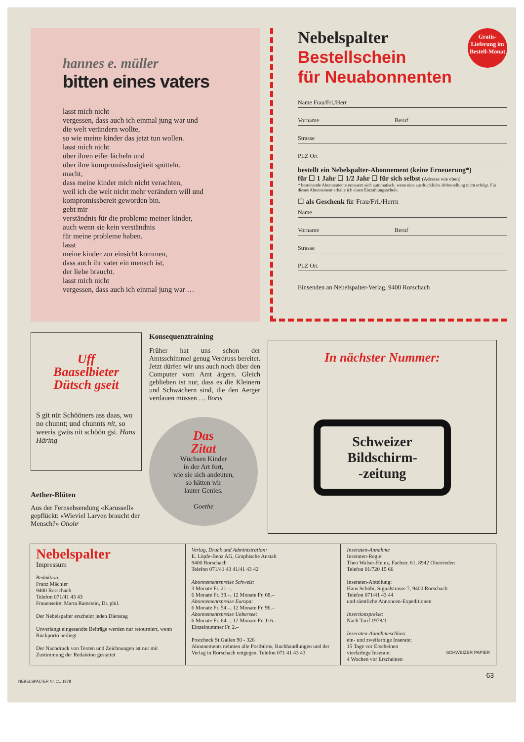hannes e. müller
bitten eines vaters
lasst mich nicht
vergessen, dass auch ich einmal jung war und
die welt verändern wollte,
so wie meine kinder das jetzt tun wollen.
lasst mich nicht
über ihren eifer lächeln und
über ihre kompromisslosigkeit spötteln.
macht,
dass meine kinder mich nicht verachten,
weil ich die welt nicht mehr verändern will und
kompromissbereit geworden bin.
gebt mir
verständnis für die probleme meiner kinder,
auch wenn sie kein verständnis
für meine probleme haben.
lasst
meine kinder zur einsicht kommen,
dass auch ihr vater ein mensch ist,
der liebe braucht.
lasst mich nicht
vergessen, dass auch ich einmal jung war …
Nebelspalter Gratis-Lieferung im Bestell-Monat
Bestellschein
für Neuabonnenten
Name Frau/Frl./Herr
Vorname Beruf
Strasse
PLZ Ort
bestellt ein Nebelspalter-Abonnement (keine Erneuerung*)
für ☐ 1 Jahr ☐ 1/2 Jahr ☐ für sich selbst (Adresse wie oben)
* bestehende Abonnemente erneuern sich automatisch, wenn eine ausdrückliche Abbestellung nicht erfolgt. Für dieses Abonnement erhalte ich einen Einzahlungsschein.
☐ als Geschenk für Frau/Frl./Herrn
Name
Vorname Beruf
Strasse
PLZ Ort
Einsenden an Nebelspalter-Verlag, 9400 Rorschach
Uff
Baaselbieter
Dütsch gseit
S git nüt Schööners ass daas, wo no chunnt; und chunnts nit, so weeris gwüs nit schöön gsi. Hans Häring
Aether-Blüten
Aus der Fernsehsendung «Karussell» gepflückt: «Wieviel Larven braucht der Mensch?» Ohohr
Konsequenztraining
Früher hat uns schon der Amtsschimmel genug Verdruss bereitet. Jetzt dürfen wir uns auch noch über den Computer vom Amt ärgern. Gleich geblieben ist nur, dass es die Kleinern und Schwächern sind, die den Aerger verdauen müssen … Boris
Das
Zitat
Wüchsen Kinder
in der Art fort,
wie sie sich andeuten,
so hätten wir
lauter Genies.
Goethe
In nächster Nummer:
Schweizer
Bildschirm-
-zeitung
Nebelspalter
Impressum
Redaktion:
Franz Mächler
9400 Rorschach
Telefon 071/41 43 43
Frauenseite: Marta Ramstein, Dr. phil.
Der Nebelspalter erscheint jeden Dienstag
Unverlangt eingesandte Beiträge werden nur retourniert, wenn Rückporto beiliegt
Der Nachdruck von Texten und Zeichnungen ist nur mit Zustimmung der Redaktion gestattet
Verlag, Druck und Administration:
E. Löpfe-Benz AG, Graphische Anstalt
9400 Rorschach
Telefon 071/41 43 41/41 43 42
Abonnementspreise Schweiz:
3 Monate Fr. 21.–,
6 Monate Fr. 39.–, 12 Monate Fr. 68.–
Abonnementspreise Europa:
6 Monate Fr. 54.–, 12 Monate Fr. 96.–
Abonnementspreise Uebersee:
6 Monate Fr. 64.–, 12 Monate Fr. 116.–
Einzelnummer Fr. 2.–
Postcheck St.Gallen 90 - 326
Abonnements nehmen alle Postbüros, Buchhandlungen und der Verlag in Rorschach entgegen. Telefon 071 41 43 43
Inseraten-Annahme
Inseraten-Regie:
Theo Walser-Heinz, Fachstr. 61, 8942 Oberrieden
Telefon 01/720 15 66
Inseraten-Abteilung:
Hans Schöbi, Signalstrasse 7, 9400 Rorschach
Telefon 071/41 43 44
und sämtliche Annoncen-Expeditionen
Insertionspreise:
Nach Tarif 1978/1
Inseraten-Annahmeschluss
ein- und zweifarbige Inserate:
15 Tage vor Erscheinen
vierfarbige Inserate: SCHWEIZER PAPIER
4 Wochen vor Erscheinen
63
NEBELSPALTER Nr. 11, 1978